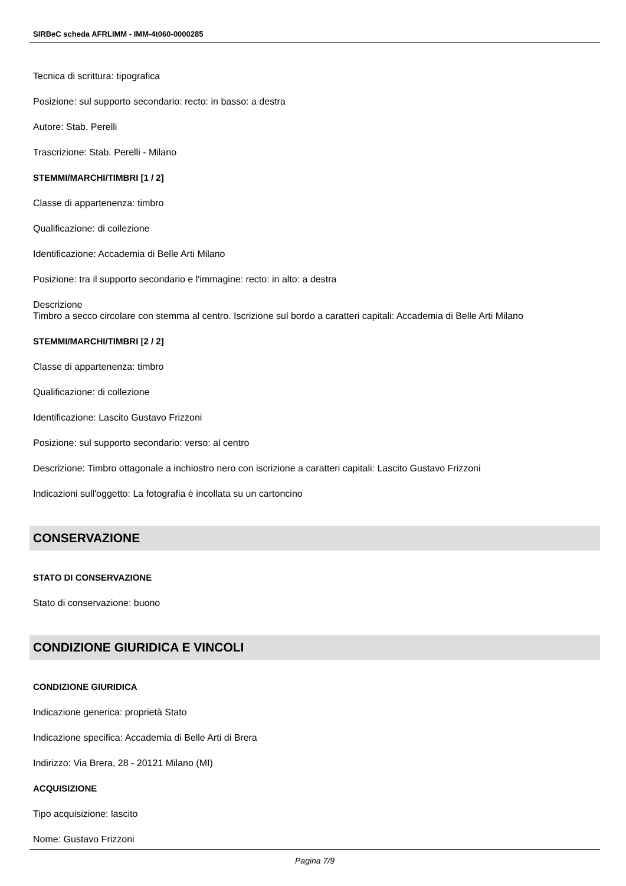SIRBeC scheda AFRLIMM - IMM-4t060-0000285
Tecnica di scrittura: tipografica
Posizione: sul supporto secondario: recto: in basso: a destra
Autore: Stab. Perelli
Trascrizione: Stab. Perelli - Milano
STEMMI/MARCHI/TIMBRI [1 / 2]
Classe di appartenenza: timbro
Qualificazione: di collezione
Identificazione: Accademia di Belle Arti Milano
Posizione: tra il supporto secondario e l'immagine: recto: in alto: a destra
Descrizione
Timbro a secco circolare con stemma al centro. Iscrizione sul bordo a caratteri capitali: Accademia di Belle Arti Milano
STEMMI/MARCHI/TIMBRI [2 / 2]
Classe di appartenenza: timbro
Qualificazione: di collezione
Identificazione: Lascito Gustavo Frizzoni
Posizione: sul supporto secondario: verso: al centro
Descrizione: Timbro ottagonale a inchiostro nero con iscrizione a caratteri capitali: Lascito Gustavo Frizzoni
Indicazioni sull'oggetto: La fotografia è incollata su un cartoncino
CONSERVAZIONE
STATO DI CONSERVAZIONE
Stato di conservazione: buono
CONDIZIONE GIURIDICA E VINCOLI
CONDIZIONE GIURIDICA
Indicazione generica: proprietà Stato
Indicazione specifica: Accademia di Belle Arti di Brera
Indirizzo: Via Brera, 28 - 20121 Milano (MI)
ACQUISIZIONE
Tipo acquisizione: lascito
Nome: Gustavo Frizzoni
Pagina 7/9